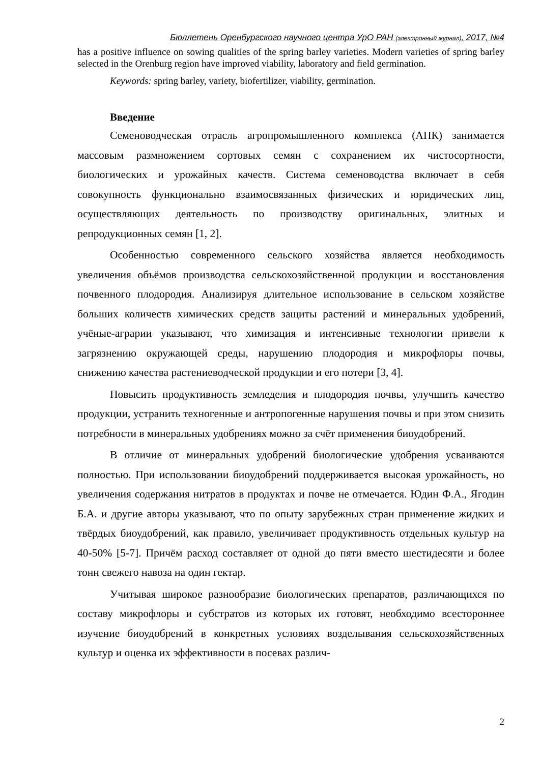Бюллетень Оренбургского научного центра УрО РАН (электронный журнал), 2017, №4
has a positive influence on sowing qualities of the spring barley varieties. Modern varieties of spring barley selected in the Orenburg region have improved viability, laboratory and field germination.
Keywords: spring barley, variety, biofertilizer, viability, germination.
Введение
Семеноводческая отрасль агропромышленного комплекса (АПК) занимается массовым размножением сортовых семян с сохранением их чистосортности, биологических и урожайных качеств. Система семеноводства включает в себя совокупность функционально взаимосвязанных физических и юридических лиц, осуществляющих деятельность по производству оригинальных, элитных и репродукционных семян [1, 2].
Особенностью современного сельского хозяйства является необходимость увеличения объёмов производства сельскохозяйственной продукции и восстановления почвенного плодородия. Анализируя длительное использование в сельском хозяйстве больших количеств химических средств защиты растений и минеральных удобрений, учёные-аграрии указывают, что химизация и интенсивные технологии привели к загрязнению окружающей среды, нарушению плодородия и микрофлоры почвы, снижению качества растениеводческой продукции и его потери [3, 4].
Повысить продуктивность земледелия и плодородия почвы, улучшить качество продукции, устранить техногенные и антропогенные нарушения почвы и при этом снизить потребности в минеральных удобрениях можно за счёт применения биоудобрений.
В отличие от минеральных удобрений биологические удобрения усваиваются полностью. При использовании биоудобрений поддерживается высокая урожайность, но увеличения содержания нитратов в продуктах и почве не отмечается. Юдин Ф.А., Ягодин Б.А. и другие авторы указывают, что по опыту зарубежных стран применение жидких и твёрдых биоудобрений, как правило, увеличивает продуктивность отдельных культур на 40-50% [5-7]. Причём расход составляет от одной до пяти вместо шестидесяти и более тонн свежего навоза на один гектар.
Учитывая широкое разнообразие биологических препаратов, различающихся по составу микрофлоры и субстратов из которых их готовят, необходимо всестороннее изучение биоудобрений в конкретных условиях возделывания сельскохозяйственных культур и оценка их эффективности в посевах различ-
2